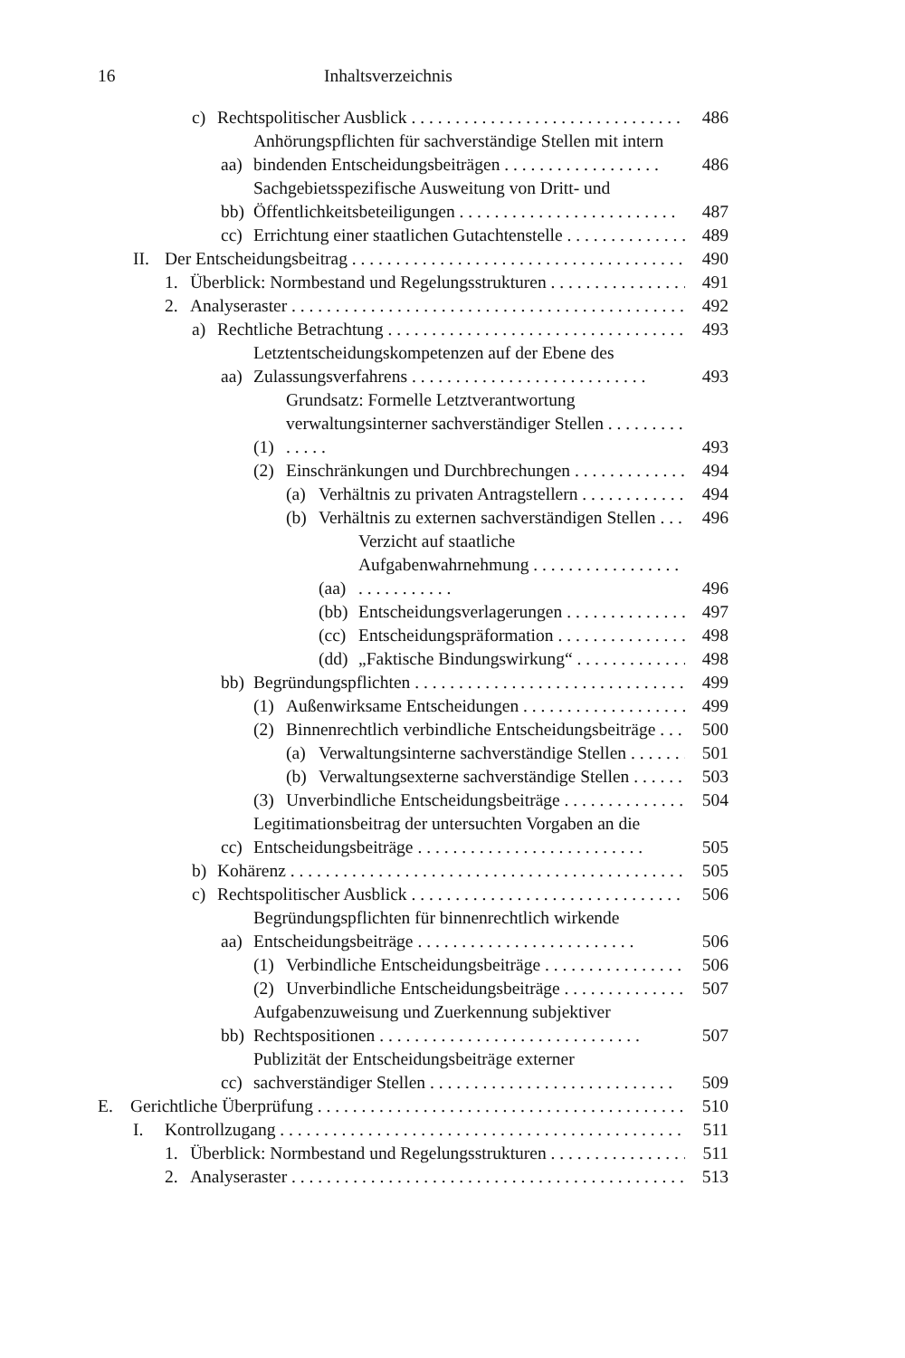16 Inhaltsverzeichnis
c) Rechtspolitischer Ausblick 486
aa) Anhörungspflichten für sachverständige Stellen mit intern bindenden Entscheidungsbeiträgen . . . . . . . . . . . . . . . . . . 486
bb) Sachgebietsspezifische Ausweitung von Dritt- und Öffentlichkeitsbeteiligungen . . . . . . . . . . . . . . . . . . . . . . . . . 487
cc) Errichtung einer staatlichen Gutachtenstelle 489
II. Der Entscheidungsbeitrag 490
1. Überblick: Normbestand und Regelungsstrukturen 491
2. Analyseraster 492
a) Rechtliche Betrachtung 493
aa) Letztentscheidungskompetenzen auf der Ebene des Zulassungsverfahrens . . . . . . . . . . . . . . . . . . . . . . . . . . . 493
(1) Grundsatz: Formelle Letztverantwortung verwaltungsinterner sachverständiger Stellen . . . . . . . . . . . . . . 493
(2) Einschränkungen und Durchbrechungen 494
(a) Verhältnis zu privaten Antragstellern 494
(b) Verhältnis zu externen sachverständigen Stellen 496
(aa) Verzicht auf staatliche Aufgabenwahrnehmung . . . . . . . . . . . . . . . . . . . . . . . . . . . . 496
(bb) Entscheidungsverlagerungen 497
(cc) Entscheidungspräformation 498
(dd) „Faktische Bindungswirkung“ 498
bb) Begründungspflichten 499
(1) Außenwirksame Entscheidungen 499
(2) Binnenrechtlich verbindliche Entscheidungsbeiträge 500
(a) Verwaltungsinterne sachverständige Stellen 501
(b) Verwaltungsexterne sachverständige Stellen 503
(3) Unverbindliche Entscheidungsbeiträge 504
cc) Legitimationsbeitrag der untersuchten Vorgaben an die Entscheidungsbeiträge . . . . . . . . . . . . . . . . . . . . . . . . . . 505
b) Kohärenz 505
c) Rechtspolitischer Ausblick 506
aa) Begründungspflichten für binnenrechtlich wirkende Entscheidungsbeiträge . . . . . . . . . . . . . . . . . . . . . . . . . 506
(1) Verbindliche Entscheidungsbeiträge 506
(2) Unverbindliche Entscheidungsbeiträge 507
bb) Aufgabenzuweisung und Zuerkennung subjektiver Rechtspositionen . . . . . . . . . . . . . . . . . . . . . . . . . . . . . . 507
cc) Publizität der Entscheidungsbeiträge externer sachverständiger Stellen . . . . . . . . . . . . . . . . . . . . . . . . . . . . 509
E. Gerichtliche Überprüfung 510
I. Kontrollzugang 511
1. Überblick: Normbestand und Regelungsstrukturen 511
2. Analyseraster 513